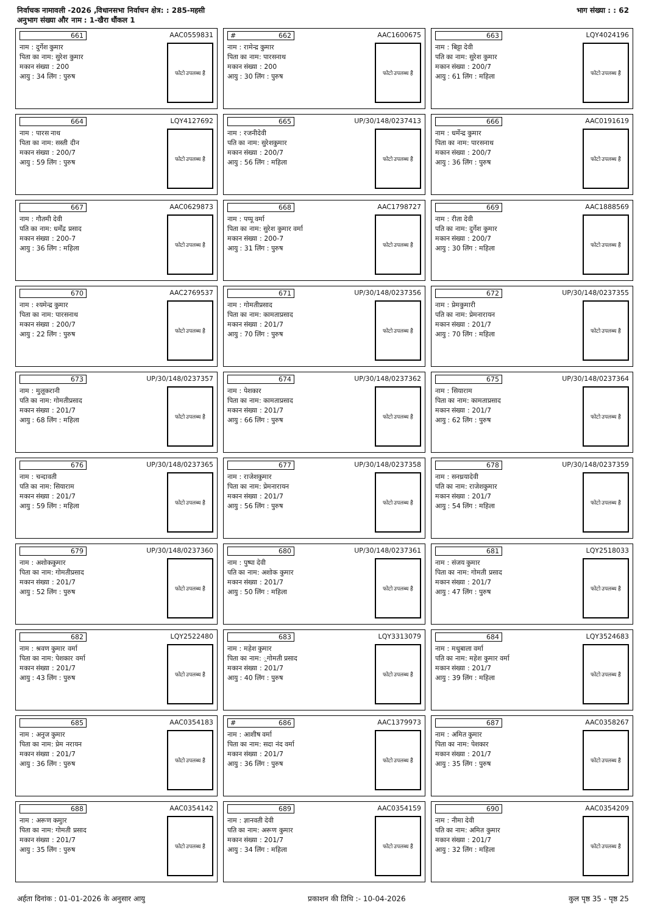निर्वाचक नामावली -2026 ,विधानसभा निर्वाचन क्षेत्र: : 285-महसी
अनुभाग संख्या और नाम : 1-खैरा धौंकल 1
भाग संख्या : : 62
661 AAC0559831
नाम : दुर्गेश कुमार
पिता का नाम: सुरेश कुमार
मकान संख्या : 200
आयु : 34 लिंग : पुरुष
फोटो उपलब्ध है
# 662 AAC1600675
नाम : रामेन्द्र कुमार
पिता का नाम: पारसनाथ
मकान संख्या : 200
आयु : 30 लिंग : पुरुष
फोटो उपलब्ध है
663 LQY4024196
नाम : बिट्टा देवी
पति का नाम: सुरेश कुमार
मकान संख्या : 200/7
आयु : 61 लिंग : महिला
फोटो उपलब्ध है
664 LQY4127692
नाम : पारस नाथ
पिता का नाम: सस्ती दीन
मकान संख्या : 200/7
आयु : 59 लिंग : पुरुष
फोटो उपलब्ध है
665 UP/30/148/0237413
नाम : रजनीदेवी
पति का नाम: सुरेशकुमार
मकान संख्या : 200/7
आयु : 56 लिंग : महिला
फोटो उपलब्ध है
666 AAC0191619
नाम : धर्मेन्द्र कुमार
पिता का नाम: पारसनाथ
मकान संख्या : 200/7
आयु : 36 लिंग : पुरुष
फोटो उपलब्ध है
667 AAC0629873
नाम : गौतमी देवी
पति का नाम: धर्मेंद्र प्रसाद
मकान संख्या : 200-7
आयु : 36 लिंग : महिला
फोटो उपलब्ध है
668 AAC1798727
नाम : पप्पू वर्मा
पिता का नाम: सुरेश कुमार वर्मा
मकान संख्या : 200-7
आयु : 31 लिंग : पुरुष
फोटो उपलब्ध है
669 AAC1888569
नाम : रीता देवी
पति का नाम: दुर्गेश कुमार
मकान संख्या : 200/7
आयु : 30 लिंग : महिला
फोटो उपलब्ध है
670 AAC2769537
नाम : श्यमेन्द्र कुमार
पिता का नाम: पारसनाथ
मकान संख्या : 200/7
आयु : 22 लिंग : पुरुष
फोटो उपलब्ध है
671 UP/30/148/0237356
नाम : गोमतीप्रसाद
पिता का नाम: कामताप्रसाद
मकान संख्या : 201/7
आयु : 70 लिंग : पुरुष
फोटो उपलब्ध है
672 UP/30/148/0237355
नाम : प्रेमकुमारी
पति का नाम: प्रेमनारायन
मकान संख्या : 201/7
आयु : 70 लिंग : महिला
फोटो उपलब्ध है
673 UP/30/148/0237357
नाम : मुलूकरानी
पति का नाम: गोमतीप्रसाद
मकान संख्या : 201/7
आयु : 68 लिंग : महिला
फोटो उपलब्ध है
674 UP/30/148/0237362
नाम : पेशकार
पिता का नाम: कामताप्रसाद
मकान संख्या : 201/7
आयु : 66 लिंग : पुरुष
फोटो उपलब्ध है
675 UP/30/148/0237364
नाम : सियाराम
पिता का नाम: कामताप्रसाद
मकान संख्या : 201/7
आयु : 62 लिंग : पुरुष
फोटो उपलब्ध है
676 UP/30/148/0237365
नाम : चन्दावती
पति का नाम: सियाराम
मकान संख्या : 201/7
आयु : 59 लिंग : महिला
फोटो उपलब्ध है
677 UP/30/148/0237358
नाम : राजेशकुमार
पिता का नाम: प्रेमनारायन
मकान संख्या : 201/7
आयु : 56 लिंग : पुरुष
फोटो उपलब्ध है
678 UP/30/148/0237359
नाम : सनध्रयादेवी
पति का नाम: राजेशकुमार
मकान संख्या : 201/7
आयु : 54 लिंग : महिला
फोटो उपलब्ध है
679 UP/30/148/0237360
नाम : अशोककुमार
पिता का नाम: गोमतीप्रसाद
मकान संख्या : 201/7
आयु : 52 लिंग : पुरुष
फोटो उपलब्ध है
680 UP/30/148/0237361
नाम : पुष्पा देवी
पति का नाम: अशोक कुमार
मकान संख्या : 201/7
आयु : 50 लिंग : महिला
फोटो उपलब्ध है
681 LQY2518033
नाम : संजय कुमार
पिता का नाम: गोमती प्रसाद
मकान संख्या : 201/7
आयु : 47 लिंग : पुरुष
फोटो उपलब्ध है
682 LQY2522480
नाम : श्रवण कुमार वर्मा
पिता का नाम: पेशकार वर्मा
मकान संख्या : 201/7
आयु : 43 लिंग : पुरुष
फोटो उपलब्ध है
683 LQY3313079
नाम : महेश कुमार
पिता का नाम: ्रगोमती प्रसाद
मकान संख्या : 201/7
आयु : 40 लिंग : पुरुष
फोटो उपलब्ध है
684 LQY3524683
नाम : मधुबाला वर्मा
पति का नाम: महेश कुमार वर्मा
मकान संख्या : 201/7
आयु : 39 लिंग : महिला
फोटो उपलब्ध है
685 AAC0354183
नाम : अनुज कुमार
पिता का नाम: प्रेम नरायन
मकान संख्या : 201/7
आयु : 36 लिंग : पुरुष
फोटो उपलब्ध है
# 686 AAC1379973
नाम : आशीष वर्मा
पिता का नाम: सदा नंद वर्मा
मकान संख्या : 201/7
आयु : 36 लिंग : पुरुष
फोटो उपलब्ध है
687 AAC0358267
नाम : अमित कुमार
पिता का नाम: पेशकार
मकान संख्या : 201/7
आयु : 35 लिंग : पुरुष
फोटो उपलब्ध है
688 AAC0354142
नाम : अरूण कमुार
पिता का नाम: गोमती प्रसाद
मकान संख्या : 201/7
आयु : 35 लिंग : पुरुष
फोटो उपलब्ध है
689 AAC0354159
नाम : ज्ञानवती देवी
पति का नाम: अरूण कुमार
मकान संख्या : 201/7
आयु : 34 लिंग : महिला
फोटो उपलब्ध है
690 AAC0354209
नाम : नीमा देवी
पति का नाम: अमित कुमार
मकान संख्या : 201/7
आयु : 32 लिंग : महिला
फोटो उपलब्ध है
अर्हता दिनांक : 01-01-2026 के अनुसार आयु प्रकाशन की तिथि :- 10-04-2026 कुल पृष्ठ 35 - पृष्ठ 25